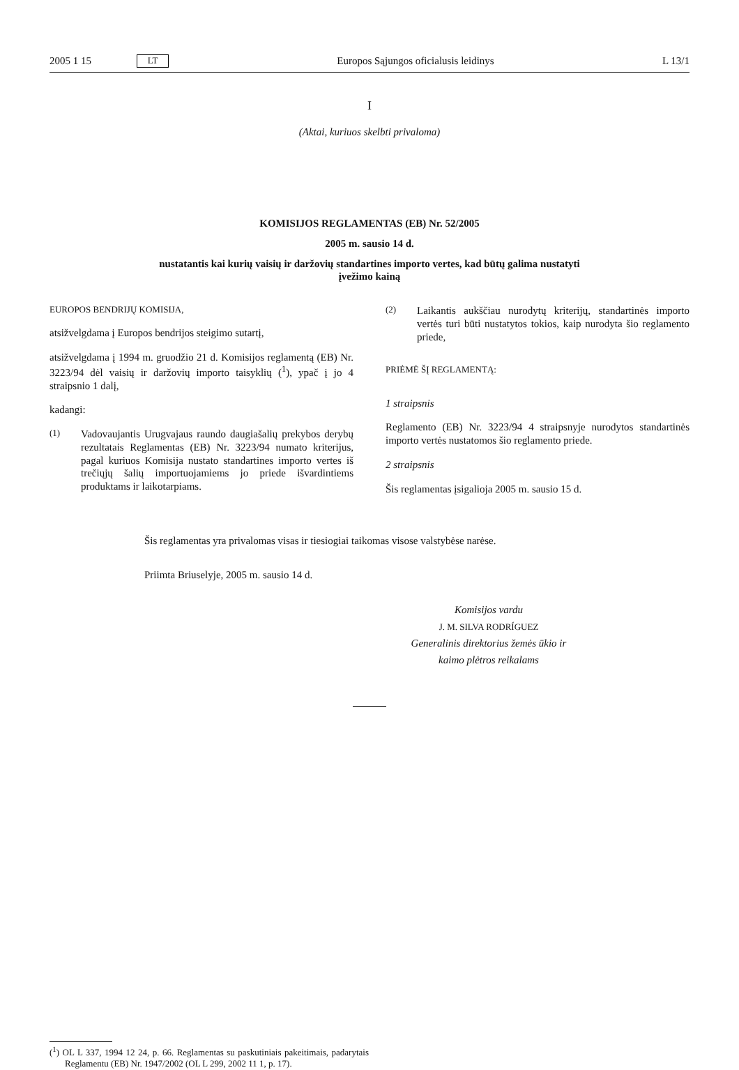2005 1 15 LT Europos Sąjungos oficialusis leidinys L 13/1
I
(Aktai, kuriuos skelbti privaloma)
KOMISIJOS REGLAMENTAS (EB) Nr. 52/2005
2005 m. sausio 14 d.
nustatantis kai kurių vaisių ir daržovių standartines importo vertes, kad būtų galima nustatyti
įvežimo kainą
EUROPOS BENDRIJŲ KOMISIJA,
atsižvelgdama į Europos bendrijos steigimo sutartį,
atsižvelgdama į 1994 m. gruodžio 21 d. Komisijos reglamentą (EB) Nr. 3223/94 dėl vaisių ir daržovių importo taisyklių (<sup>1</sup>), ypač į jo 4 straipsnio 1 dalį,
kadangi:
(1) Vadovaujantis Urugvajaus raundo daugiašalių prekybos derybų rezultatais Reglamentas (EB) Nr. 3223/94 numato kriterijus, pagal kuriuos Komisija nustato standartines importo vertes iš trečiųjų šalių importuojamiems jo priede išvardintiems produktams ir laikotarpiams.
(2) Laikantis aukščiau nurodytų kriterijų, standartinės importo vertės turi būti nustatytos tokios, kaip nurodyta šio reglamento priede,
PRIĖMĖ ŠĮ REGLAMENTĄ:
1 straipsnis
Reglamento (EB) Nr. 3223/94 4 straipsnyje nurodytos standartinės importo vertės nustatomos šio reglamento priede.
2 straipsnis
Šis reglamentas įsigalioja 2005 m. sausio 15 d.
Šis reglamentas yra privalomas visas ir tiesiogiai taikomas visose valstybėse narėse.
Priimta Briuselyje, 2005 m. sausio 14 d.
Komisijos vardu
J. M. SILVA RODRÍGUEZ
Generalinis direktorius žemės ūkio ir
kaimo plėtros reikalams
(<sup>1</sup>) OL L 337, 1994 12 24, p. 66. Reglamentas su paskutiniais pakeitimais, padarytais Reglamentu (EB) Nr. 1947/2002 (OL L 299, 2002 11 1, p. 17).